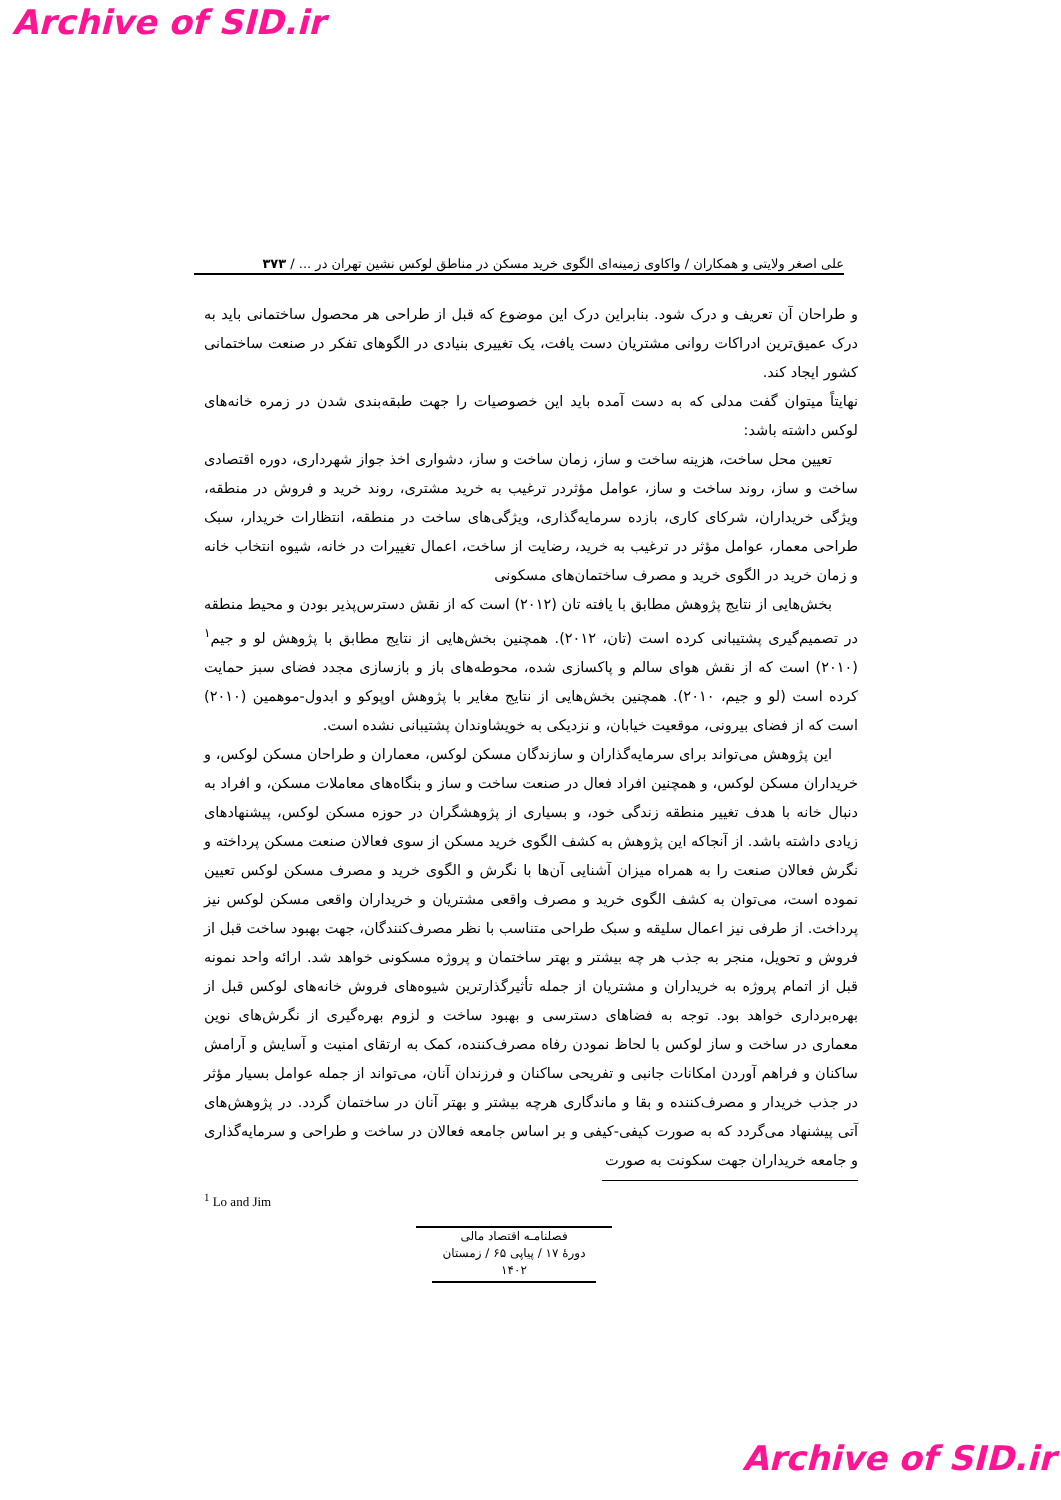Archive of SID.ir
علی اصغر ولایتی و همکاران / واکاوی زمینه‌ای الگوی خرید مسکن در مناطق لوکس نشین تهران در ... / ۳۷۳
و طراحان آن تعریف و درک شود. بنابراین درک این موضوع که قبل از طراحی هر محصول ساختمانی باید به درک عمیق‌ترین ادراکات روانی مشتریان دست یافت، یک تغییری بنیادی در الگوهای تفکر در صنعت ساختمانی کشور ایجاد کند.
نهایتاً میتوان گفت مدلی که به دست آمده باید این خصوصیات را جهت طبقه‌بندی شدن در زمره خانه‌های لوکس داشته باشد:
تعیین محل ساخت، هزینه ساخت و ساز، زمان ساخت و ساز، دشواری اخذ جواز شهرداری، دوره اقتصادی ساخت و ساز، روند ساخت و ساز، عوامل مؤثردر ترغیب به خرید مشتری، روند خرید و فروش در منطقه، ویژگی خریداران، شرکای کاری، بازده سرمایه‌گذاری، ویژگی‌های ساخت در منطقه، انتظارات خریدار، سبک طراحی معمار، عوامل مؤثر در ترغیب به خرید، رضایت از ساخت، اعمال تغییرات در خانه، شیوه انتخاب خانه و زمان خرید در الگوی خرید و مصرف ساختمان‌های مسکونی
بخش‌هایی از نتایج پژوهش مطابق با یافته تان (۲۰۱۲) است که از نقش دسترس‌پذیر بودن و محیط منطقه در تصمیم‌گیری پشتیبانی کرده است (تان، ۲۰۱۲). همچنین بخش‌هایی از نتایج مطابق با پژوهش لو و جیم<sup>۱</sup> (۲۰۱۰) است که از نقش هوای سالم و پاکسازی شده، محوطه‌های باز و بازسازی مجدد فضای سبز حمایت کرده است (لو و جیم، ۲۰۱۰). همچنین بخش‌هایی از نتایج مغایر با پژوهش اوپوکو و ابدول-موهمین (۲۰۱۰) است که از فضای بیرونی، موقعیت خیابان، و نزدیکی به خویشاوندان پشتیبانی نشده است.
این پژوهش می‌تواند برای سرمایه‌گذاران و سازندگان مسکن لوکس، معماران و طراحان مسکن لوکس، و خریداران مسکن لوکس، و همچنین افراد فعال در صنعت ساخت و ساز و بنگاه‌های معاملات مسکن، و افراد به دنبال خانه با هدف تغییر منطقه زندگی خود، و بسیاری از پژوهشگران در حوزه مسکن لوکس، پیشنهادهای زیادی داشته باشد. از آنجاکه این پژوهش به کشف الگوی خرید مسکن از سوی فعالان صنعت مسکن پرداخته و نگرش فعالان صنعت را به همراه میزان آشنایی آن‌ها با نگرش و الگوی خرید و مصرف مسکن لوکس تعیین نموده است، می‌توان به کشف الگوی خرید و مصرف واقعی مشتریان و خریداران واقعی مسکن لوکس نیز پرداخت. از طرفی نیز اعمال سلیقه و سبک طراحی متناسب با نظر مصرف‌کنندگان، جهت بهبود ساخت قبل از فروش و تحویل، منجر به جذب هر چه بیشتر و بهتر ساختمان و پروژه مسکونی خواهد شد. ارائه واحد نمونه قبل از اتمام پروژه به خریداران و مشتریان از جمله تأثیرگذارترین شیوه‌های فروش خانه‌های لوکس قبل از بهره‌برداری خواهد بود. توجه به فضاهای دسترسی و بهبود ساخت و لزوم بهره‌گیری از نگرش‌های نوین معماری در ساخت و ساز لوکس با لحاظ نمودن رفاه مصرف‌کننده، کمک به ارتقای امنیت و آسایش و آرامش ساکنان و فراهم آوردن امکانات جانبی و تفریحی ساکنان و فرزندان آنان، می‌تواند از جمله عوامل بسیار مؤثر در جذب خریدار و مصرف‌کننده و بقا و ماندگاری هرچه بیشتر و بهتر آنان در ساختمان گردد. در پژوهش‌های آتی پیشنهاد می‌گردد که به صورت کیفی-کیفی و بر اساس جامعه فعالان در ساخت و طراحی و سرمایه‌گذاری و جامعه خریداران جهت سکونت به صورت
<sup>1</sup> Lo and Jim
فصلنامـه اقتصاد مالی
دورۀ ۱۷ / پیاپی ۶۵ / زمستان ۱۴۰۲
Archive of SID.ir